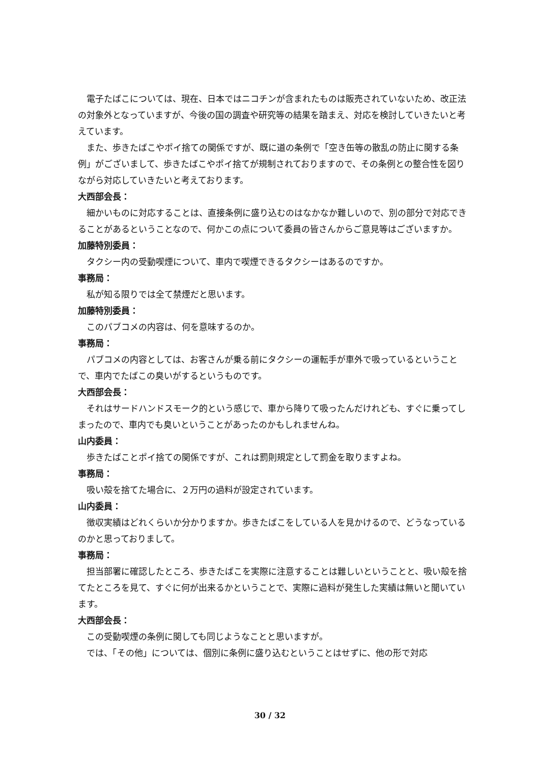電子たばこについては、現在、日本ではニコチンが含まれたものは販売されていないため、改正法の対象外となっていますが、今後の国の調査や研究等の結果を踏まえ、対応を検討していきたいと考えています。
また、歩きたばこやポイ捨ての関係ですが、既に道の条例で「空き缶等の散乱の防止に関する条例」がございまして、歩きたばこやポイ捨てが規制されておりますので、その条例との整合性を図りながら対応していきたいと考えております。
大西部会長：
細かいものに対応することは、直接条例に盛り込むのはなかなか難しいので、別の部分で対応できることがあるということなので、何かこの点について委員の皆さんからご意見等はございますか。
加藤特別委員：
タクシー内の受動喫煙について、車内で喫煙できるタクシーはあるのですか。
事務局：
私が知る限りでは全て禁煙だと思います。
加藤特別委員：
このパブコメの内容は、何を意味するのか。
事務局：
パブコメの内容としては、お客さんが乗る前にタクシーの運転手が車外で吸っているということで、車内でたばこの臭いがするというものです。
大西部会長：
それはサードハンドスモーク的という感じで、車から降りて吸ったんだけれども、すぐに乗ってしまったので、車内でも臭いということがあったのかもしれませんね。
山内委員：
歩きたばことポイ捨ての関係ですが、これは罰則規定として罰金を取りますよね。
事務局：
吸い殻を捨てた場合に、２万円の過料が設定されています。
山内委員：
徴収実績はどれくらいか分かりますか。歩きたばこをしている人を見かけるので、どうなっているのかと思っておりまして。
事務局：
担当部署に確認したところ、歩きたばこを実際に注意することは難しいということと、吸い殻を捨てたところを見て、すぐに何が出来るかということで、実際に過料が発生した実績は無いと聞いています。
大西部会長：
この受動喫煙の条例に関しても同じようなことと思いますが。
では、「その他」については、個別に条例に盛り込むということはせずに、他の形で対応
30 / 32